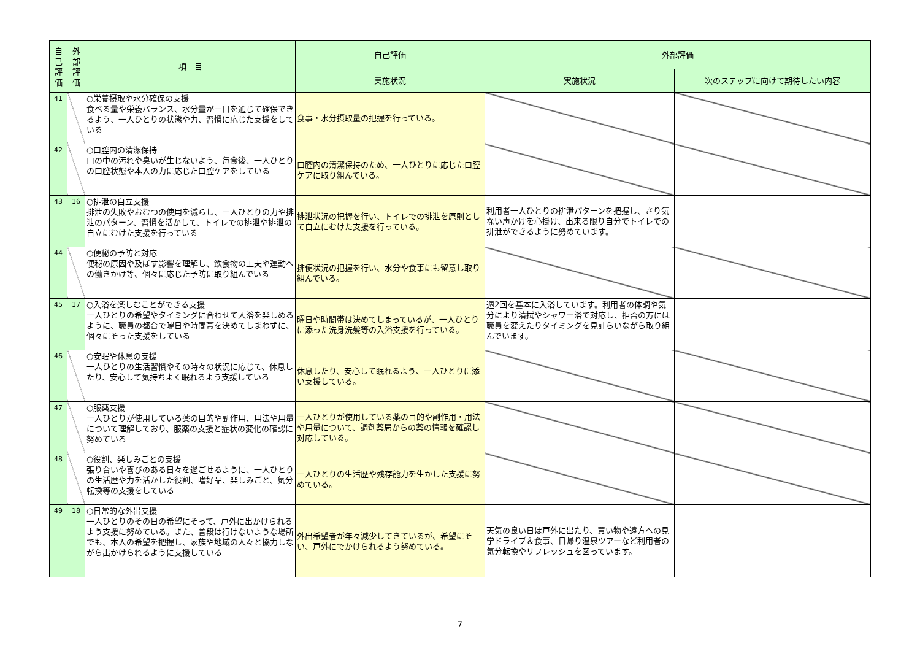| 自己評価 | 外部評価 | 項 目 | 自己評価 | 外部評価 | |
| --- | --- | --- | --- | --- | --- |
| | | | 実施状況 | 実施状況 | 次のステップに向けて期待したい内容 |
| 41 | | ○栄養摂取や水分確保の支援 食べる量や栄養バランス、水分量が一日を通じて確保できるよう、一人ひとりの状態や力、習慣に応じた支援をしている | 食事・水分摂取量の把握を行っている。 | | |
| 42 | | ○口腔内の清潔保持 口の中の汚れや臭いが生じないよう、毎食後、一人ひとりの口腔状態や本人の力に応じた口腔ケアをしている | 口腔内の清潔保持のため、一人ひとりに応じた口腔ケアに取り組んでいる。 | | |
| 43 | 16 | ○排泄の自立支援 排泄の失敗やおむつの使用を減らし、一人ひとりの力や排泄のパターン、習慣を活かして、トイレでの排泄や排泄の自立にむけた支援を行っている | 排泄状況の把握を行い、トイレでの排泄を原則として自立にむけた支援を行っている。 | 利用者一人ひとりの排泄パターンを把握し、さり気ない声かけを心掛け、出来る限り自分でトイレでの排泄ができるように努めています。 | |
| 44 | | ○便秘の予防と対応 便秘の原因や及ぼす影響を理解し、飲食物の工夫や運動への働きかけ等、個々に応じた予防に取り組んでいる | 排便状況の把握を行い、水分や食事にも留意し取り組んでいる。 | | |
| 45 | 17 | ○入浴を楽しむことができる支援 一人ひとりの希望やタイミングに合わせて入浴を楽しめるように、職員の都合で曜日や時間帯を決めてしまわずに、個々にそった支援をしている | 曜日や時間帯は決めてしまっているが、一人ひとりに添った洗身洗髪等の入浴支援を行っている。 | 週2回を基本に入浴しています。利用者の体調や気分により清拭やシャワー浴で対応し、拒否の方には職員を変えたりタイミングを見計らいながら取り組んでいます。 | |
| 46 | | ○安眠や休息の支援 一人ひとりの生活習慣やその時々の状況に応じて、休息したり、安心して気持ちよく眠れるよう支援している | 休息したり、安心して眠れるよう、一人ひとりに添い支援している。 | | |
| 47 | | ○服薬支援 一人ひとりが使用している薬の目的や副作用、用法や用量について理解しており、服薬の支援と症状の変化の確認に努めている | 一人ひとりが使用している薬の目的や副作用・用法や用量について、調剤薬局からの薬の情報を確認し対応している。 | | |
| 48 | | ○役割、楽しみごとの支援 張り合いや喜びのある日々を過ごせるように、一人ひとりの生活歴や力を活かした役割、嗜好品、楽しみごと、気分転換等の支援をしている | 一人ひとりの生活歴や残存能力を生かした支援に努めている。 | | |
| 49 | 18 | ○日常的な外出支援 一人ひとりのその日の希望にそって、戸外に出かけられるよう支援に努めている。また、普段は行けないような場所でも、本人の希望を把握し、家族や地域の人々と協力しながら出かけられるように支援している | 外出希望者が年々減少してきているが、希望にそい、戸外にでかけられるよう努めている。 | 天気の良い日は戸外に出たり、買い物や遠方への見学ドライブ＆食事、日帰り温泉ツアーなど利用者の気分転換やリフレッシュを図っています。 | |
7